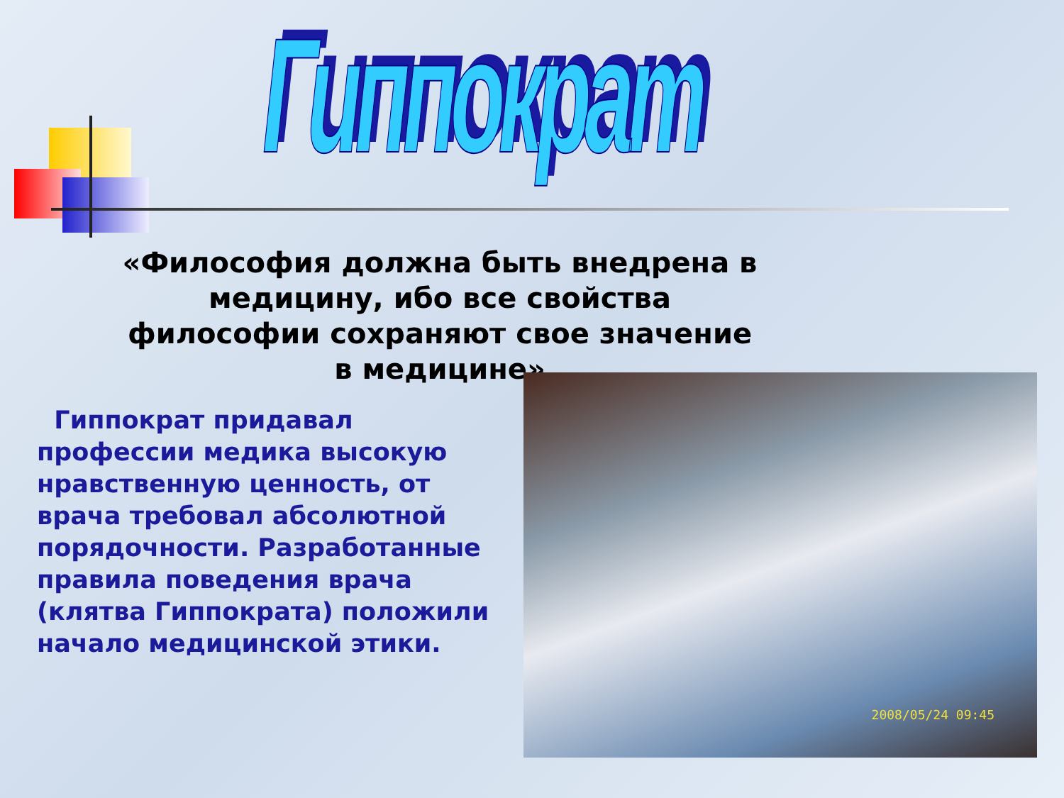Гиппократ
«Философия должна быть внедрена в медицину, ибо все свойства философии сохраняют свое значение в медицине»
Гиппократ придавал профессии медика высокую нравственную ценность, от врача требовал абсолютной порядочности. Разработанные правила поведения врача (клятва Гиппократа) положили начало медицинской этики.
2008/05/24 09:45